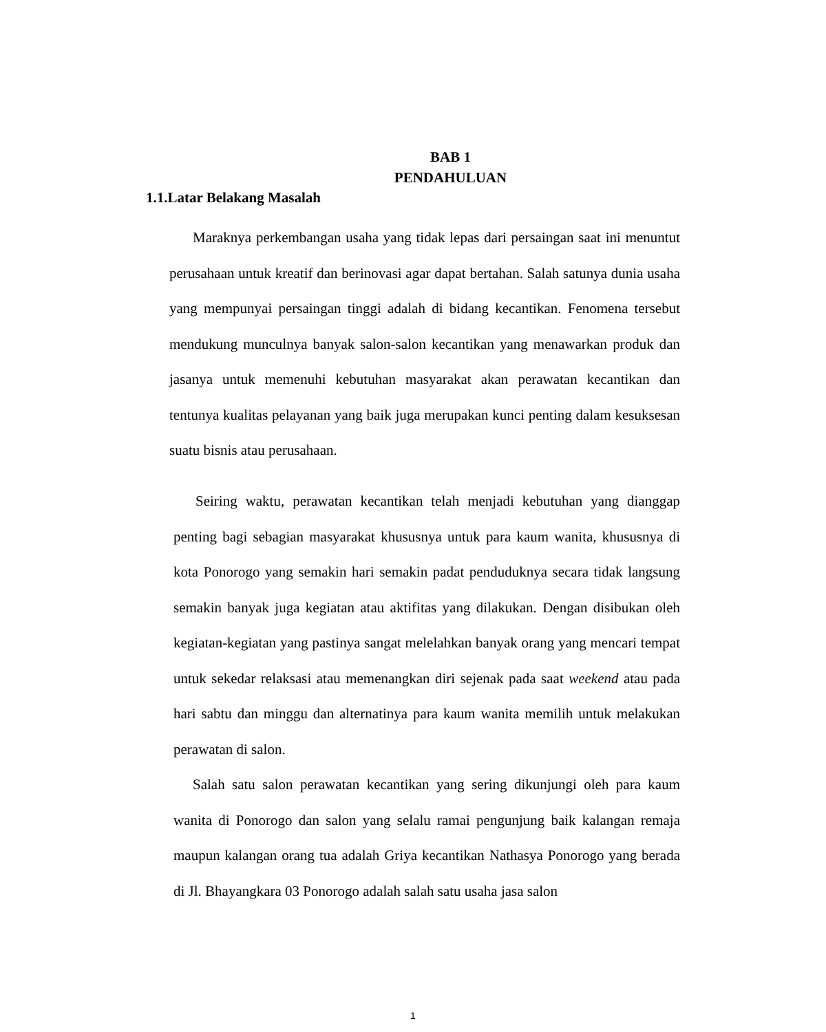BAB 1
PENDAHULUAN
1.1.Latar Belakang Masalah
Maraknya perkembangan usaha yang tidak lepas dari persaingan saat ini menuntut perusahaan untuk kreatif dan berinovasi agar dapat bertahan. Salah satunya dunia usaha yang mempunyai persaingan tinggi adalah di bidang kecantikan. Fenomena tersebut mendukung munculnya banyak salon-salon kecantikan yang menawarkan produk dan jasanya untuk memenuhi kebutuhan masyarakat akan perawatan kecantikan dan tentunya kualitas pelayanan yang baik juga merupakan kunci penting dalam kesuksesan suatu bisnis atau perusahaan.
Seiring waktu, perawatan kecantikan telah menjadi kebutuhan yang dianggap penting bagi sebagian masyarakat khususnya untuk para kaum wanita, khususnya di kota Ponorogo yang semakin hari semakin padat penduduknya secara tidak langsung semakin banyak juga kegiatan atau aktifitas yang dilakukan. Dengan disibukan oleh kegiatan-kegiatan yang pastinya sangat melelahkan banyak orang yang mencari tempat untuk sekedar relaksasi atau memenangkan diri sejenak pada saat weekend atau pada hari sabtu dan minggu dan alternatinya para kaum wanita memilih untuk melakukan perawatan di salon.
Salah satu salon perawatan kecantikan yang sering dikunjungi oleh para kaum wanita di Ponorogo dan salon yang selalu ramai pengunjung baik kalangan remaja maupun kalangan orang tua adalah Griya kecantikan Nathasya Ponorogo yang berada di Jl. Bhayangkara 03 Ponorogo adalah salah satu usaha jasa salon
1